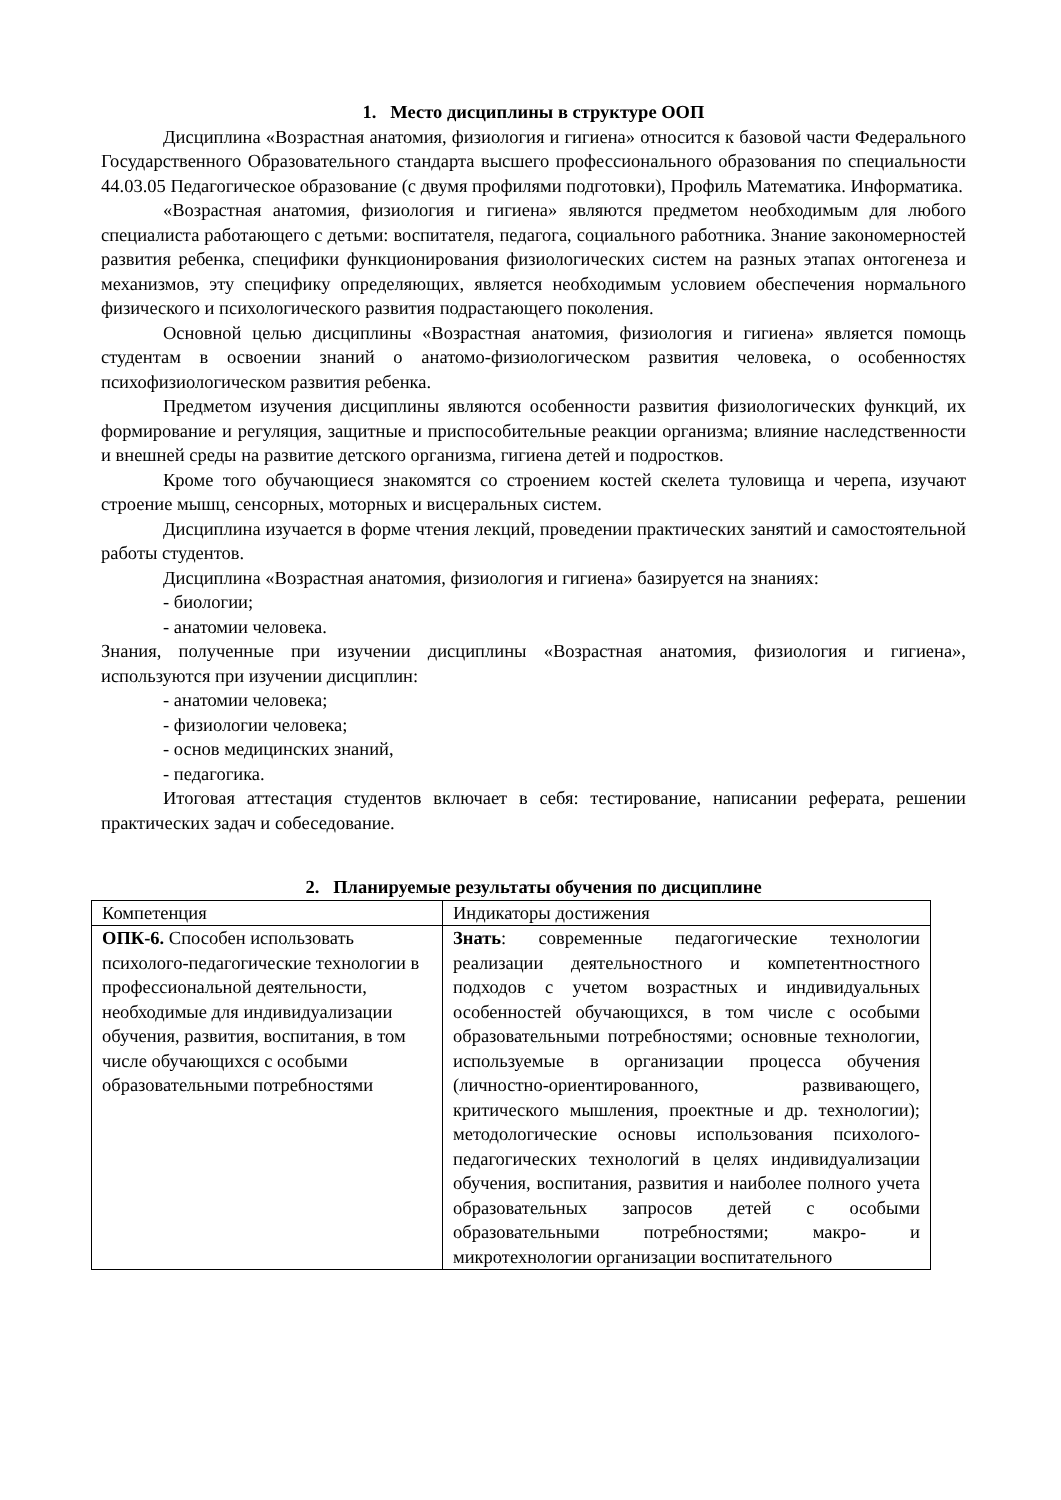1. Место дисциплины в структуре ООП
Дисциплина «Возрастная анатомия, физиология и гигиена» относится к базовой части Федерального Государственного Образовательного стандарта высшего профессионального образования по специальности 44.03.05 Педагогическое образование (с двумя профилями подготовки), Профиль Математика. Информатика.
«Возрастная анатомия, физиология и гигиена» являются предметом необходимым для любого специалиста работающего с детьми: воспитателя, педагога, социального работника. Знание закономерностей развития ребенка, специфики функционирования физиологических систем на разных этапах онтогенеза и механизмов, эту специфику определяющих, является необходимым условием обеспечения нормального физического и психологического развития подрастающего поколения.
Основной целью дисциплины «Возрастная анатомия, физиология и гигиена» является помощь студентам в освоении знаний о анатомо-физиологическом развития человека, о особенностях психофизиологическом развития ребенка.
Предметом изучения дисциплины являются особенности развития физиологических функций, их формирование и регуляция, защитные и приспособительные реакции организма; влияние наследственности и внешней среды на развитие детского организма, гигиена детей и подростков.
Кроме того обучающиеся знакомятся со строением костей скелета туловища и черепа, изучают строение мышц, сенсорных, моторных и висцеральных систем.
Дисциплина изучается в форме чтения лекций, проведении практических занятий и самостоятельной работы студентов.
Дисциплина «Возрастная анатомия, физиология и гигиена» базируется на знаниях:
- биологии;
- анатомии человека.
Знания, полученные при изучении дисциплины «Возрастная анатомия, физиология и гигиена», используются при изучении дисциплин:
- анатомии человека;
- физиологии человека;
- основ медицинских знаний,
- педагогика.
Итоговая аттестация студентов включает в себя: тестирование, написании реферата, решении практических задач и собеседование.
2. Планируемые результаты обучения по дисциплине
| Компетенция | Индикаторы достижения |
| ОПК-6. Способен использовать психолого-педагогические технологии в профессиональной деятельности, необходимые для индивидуализации обучения, развития, воспитания, в том числе обучающихся с особыми образовательными потребностями | Знать : современные педагогические технологии реализации деятельностного и компетентностного подходов с учетом возрастных и индивидуальных особенностей обучающихся, в том числе с особыми образовательными потребностями; основные технологии, используемые в организации процесса обучения (личностно-ориентированного, развивающего, критического мышления, проектные и др. технологии); методологические основы использования психолого-педагогических технологий в целях индивидуализации обучения, воспитания, развития и наиболее полного учета образовательных запросов детей с особыми образовательными потребностями; макро- и микротехнологии организации воспитательного |